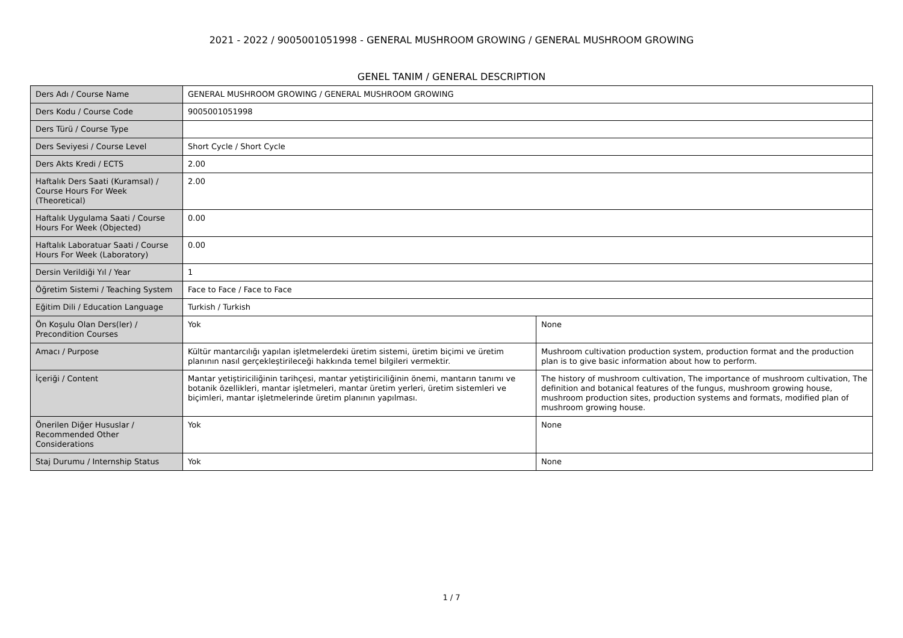2021 - 2022 / 9005001051998 - GENERAL MUSHROOM GROWING / GENERAL MUSHROOM GROWING
GENEL TANIM / GENERAL DESCRIPTION
| Ders Adı / Course Name | GENERAL MUSHROOM GROWING / GENERAL MUSHROOM GROWING | |
| Ders Kodu / Course Code | 9005001051998 | |
| Ders Türü / Course Type | | |
| Ders Seviyesi / Course Level | Short Cycle / Short Cycle | |
| Ders Akts Kredi / ECTS | 2.00 | |
| Haftalık Ders Saati (Kuramsal) / Course Hours For Week (Theoretical) | 2.00 | |
| Haftalık Uygulama Saati / Course Hours For Week (Objected) | 0.00 | |
| Haftalık Laboratuar Saati / Course Hours For Week (Laboratory) | 0.00 | |
| Dersin Verildiği Yıl / Year | 1 | |
| Öğretim Sistemi / Teaching System | Face to Face / Face to Face | |
| Eğitim Dili / Education Language | Turkish / Turkish | |
| Ön Koşulu Olan Ders(ler) / Precondition Courses | Yok | None |
| Amacı / Purpose | Kültür mantarcılığı yapılan işletmelerdeki üretim sistemi, üretim biçimi ve üretim planının nasıl gerçekleştirileceği hakkında temel bilgileri vermektir. | Mushroom cultivation production system, production format and the production plan is to give basic information about how to perform. |
| İçeriği / Content | Mantar yetiştiriciliğinin tarihçesi, mantar yetiştiriciliğinin önemi, mantarın tanımı ve botanik özellikleri, mantar işletmeleri, mantar üretim yerleri, üretim sistemleri ve biçimleri, mantar işletmelerinde üretim planının yapılması. | The history of mushroom cultivation, The importance of mushroom cultivation, The definition and botanical features of the fungus, mushroom growing house, mushroom production sites, production systems and formats, modified plan of mushroom growing house. |
| Önerilen Diğer Hususlar / Recommended Other Considerations | Yok | None |
| Staj Durumu / Internship Status | Yok | None |
1 / 7